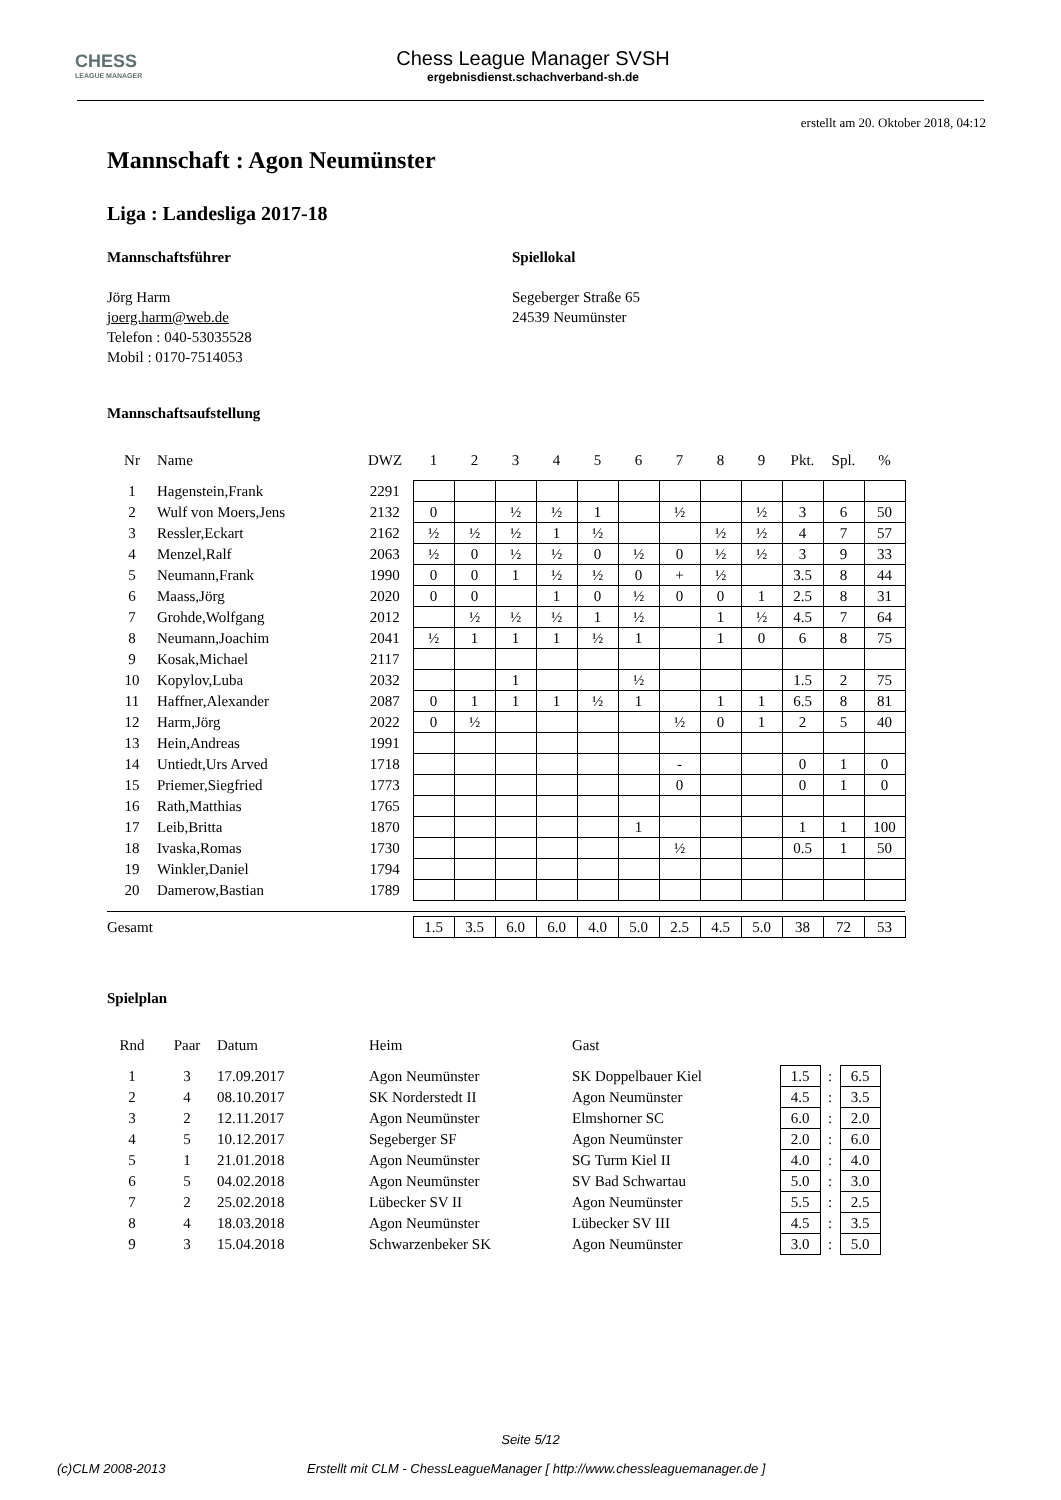CHESS
LEAGUE MANAGER
Chess League Manager SVSH
ergebnisdienst.schachverband-sh.de
erstellt am 20. Oktober 2018, 04:12
Mannschaft : Agon Neumünster
Liga : Landesliga 2017-18
Mannschaftsführer
Jörg Harm
joerg.harm@web.de
Telefon : 040-53035528
Mobil : 0170-7514053
Spiellokal
Segeberger Straße 65
24539 Neumünster
Mannschaftsaufstellung
| Nr | Name | DWZ | 1 | 2 | 3 | 4 | 5 | 6 | 7 | 8 | 9 | Pkt. | Spl. | % |
| --- | --- | --- | --- | --- | --- | --- | --- | --- | --- | --- | --- | --- | --- | --- |
| 1 | Hagenstein,Frank | 2291 | | | | | | | | | | | | |
| 2 | Wulf von Moers,Jens | 2132 | 0 | | ½ | ½ | 1 | | ½ | | ½ | 3 | 6 | 50 |
| 3 | Ressler,Eckart | 2162 | ½ | ½ | ½ | 1 | ½ | | | ½ | ½ | 4 | 7 | 57 |
| 4 | Menzel,Ralf | 2063 | ½ | 0 | ½ | ½ | 0 | ½ | 0 | ½ | ½ | 3 | 9 | 33 |
| 5 | Neumann,Frank | 1990 | 0 | 0 | 1 | ½ | ½ | 0 | + | ½ | | 3.5 | 8 | 44 |
| 6 | Maass,Jörg | 2020 | 0 | 0 | | 1 | 0 | ½ | 0 | 0 | 1 | 2.5 | 8 | 31 |
| 7 | Grohde,Wolfgang | 2012 | | ½ | ½ | ½ | 1 | ½ | | 1 | ½ | 4.5 | 7 | 64 |
| 8 | Neumann,Joachim | 2041 | ½ | 1 | 1 | 1 | ½ | 1 | | 1 | 0 | 6 | 8 | 75 |
| 9 | Kosak,Michael | 2117 | | | | | | | | | | | | |
| 10 | Kopylov,Luba | 2032 | | | 1 | | | ½ | | | | 1.5 | 2 | 75 |
| 11 | Haffner,Alexander | 2087 | 0 | 1 | 1 | 1 | ½ | 1 | | 1 | 1 | 6.5 | 8 | 81 |
| 12 | Harm,Jörg | 2022 | 0 | ½ | | | | | ½ | 0 | 1 | 2 | 5 | 40 |
| 13 | Hein,Andreas | 1991 | | | | | | | | | | | | |
| 14 | Untiedt,Urs Arved | 1718 | | | | | | | - | | | 0 | 1 | 0 |
| 15 | Priemer,Siegfried | 1773 | | | | | | | 0 | | | 0 | 1 | 0 |
| 16 | Rath,Matthias | 1765 | | | | | | | | | | | | |
| 17 | Leib,Britta | 1870 | | | | | | 1 | | | | 1 | 1 | 100 |
| 18 | Ivaska,Romas | 1730 | | | | | | | ½ | | | 0.5 | 1 | 50 |
| 19 | Winkler,Daniel | 1794 | | | | | | | | | | | | |
| 20 | Damerow,Bastian | 1789 | | | | | | | | | | | | |
| Gesamt | | | 1.5 | 3.5 | 6.0 | 6.0 | 4.0 | 5.0 | 2.5 | 4.5 | 5.0 | 38 | 72 | 53 |
Spielplan
| Rnd | Paar | Datum | Heim | Gast | | | |
| --- | --- | --- | --- | --- | --- | --- | --- |
| 1 | 3 | 17.09.2017 | Agon Neumünster | SK Doppelbauer Kiel | 1.5 | : | 6.5 |
| 2 | 4 | 08.10.2017 | SK Norderstedt II | Agon Neumünster | 4.5 | : | 3.5 |
| 3 | 2 | 12.11.2017 | Agon Neumünster | Elmshorner SC | 6.0 | : | 2.0 |
| 4 | 5 | 10.12.2017 | Segeberger SF | Agon Neumünster | 2.0 | : | 6.0 |
| 5 | 1 | 21.01.2018 | Agon Neumünster | SG Turm Kiel II | 4.0 | : | 4.0 |
| 6 | 5 | 04.02.2018 | Agon Neumünster | SV Bad Schwartau | 5.0 | : | 3.0 |
| 7 | 2 | 25.02.2018 | Lübecker SV II | Agon Neumünster | 5.5 | : | 2.5 |
| 8 | 4 | 18.03.2018 | Agon Neumünster | Lübecker SV III | 4.5 | : | 3.5 |
| 9 | 3 | 15.04.2018 | Schwarzenbeker SK | Agon Neumünster | 3.0 | : | 5.0 |
Seite 5/12
(c)CLM 2008-2013 Erstellt mit CLM - ChessLeagueManager [ http://www.chessleaguemanager.de ]